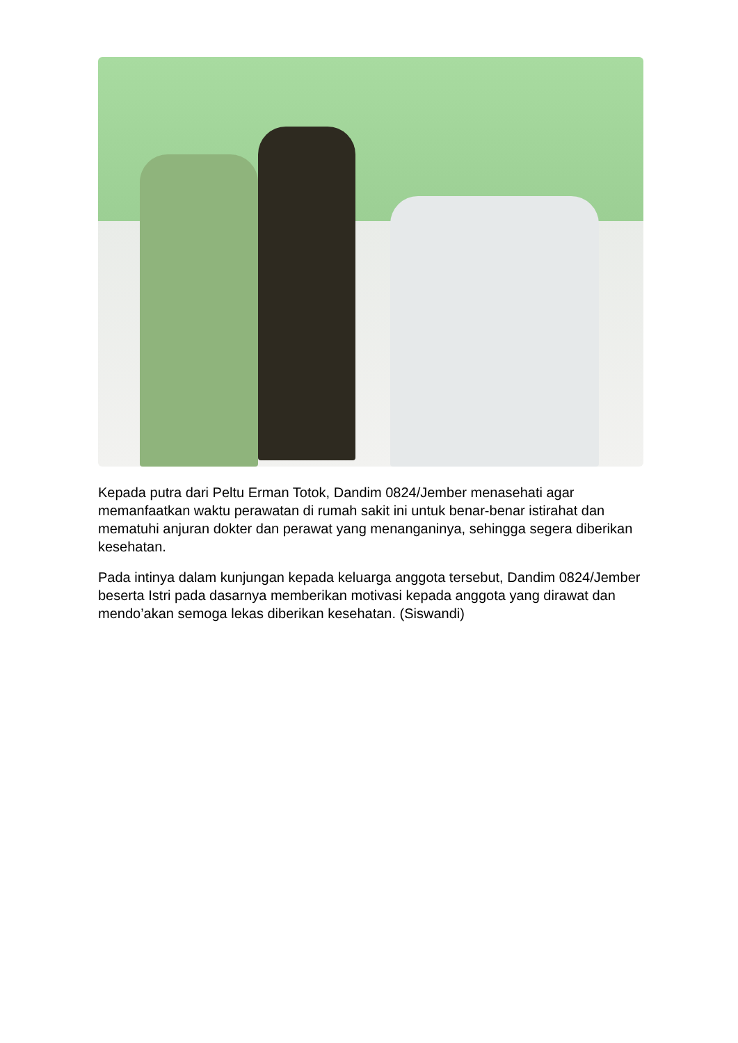Kepada putra dari Peltu Erman Totok, Dandim 0824/Jember menasehati agar memanfaatkan waktu perawatan di rumah sakit ini untuk benar-benar istirahat dan mematuhi anjuran dokter dan perawat yang menanganinya, sehingga segera diberikan kesehatan.
Pada intinya dalam kunjungan kepada keluarga anggota tersebut, Dandim 0824/Jember beserta Istri pada dasarnya memberikan motivasi kepada anggota yang dirawat dan mendo’akan semoga lekas diberikan kesehatan. (Siswandi)